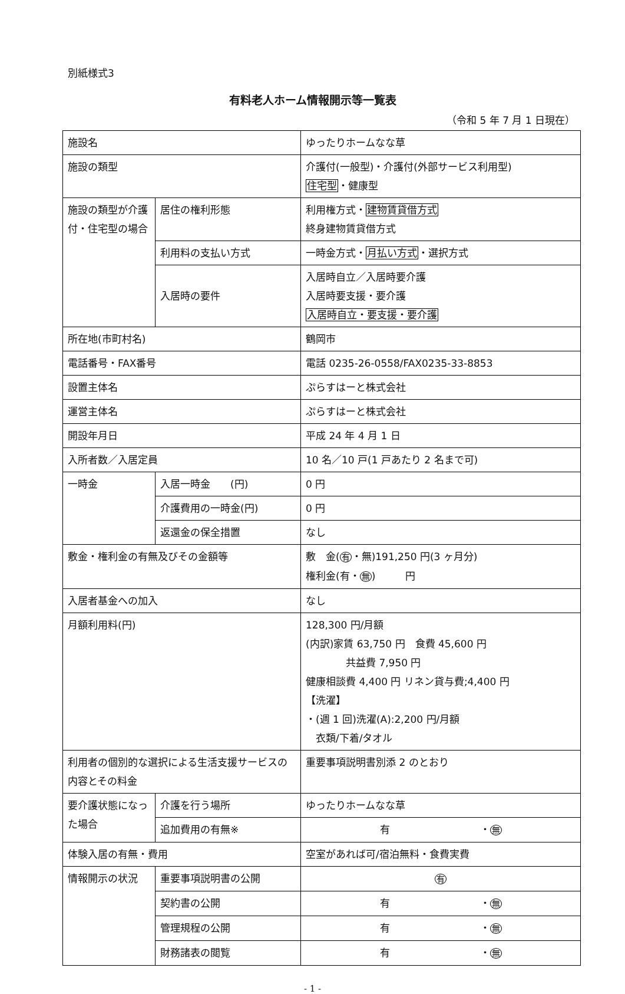別紙様式3
有料老人ホーム情報開示等一覧表
（令和 5 年 7 月 1 日現在）
| 施設名 | | ゆったりホームなな草 |
| 施設の類型 | | 介護付(一般型)・介護付(外部サービス利用型) 住宅型 ・健康型 |
| 施設の類型が介護付・住宅型の場合 | 居住の権利形態 | 利用権方式・ 建物賃貸借方式 終身建物賃貸借方式 |
| | 利用料の支払い方式 | 一時金方式・ 月払い方式 ・選択方式 |
| | 入居時の要件 | 入居時自立／入居時要介護 入居時要支援・要介護 入居時自立・要支援・要介護 |
| 所在地(市町村名) | | 鶴岡市 |
| 電話番号・FAX番号 | | 電話 0235-26-0558/FAX0235-33-8853 |
| 設置主体名 | | ぷらすはーと株式会社 |
| 運営主体名 | | ぷらすはーと株式会社 |
| 開設年月日 | | 平成 24 年 4 月 1 日 |
| 入所者数／入居定員 | | 10 名／10 戸(1 戸あたり 2 名まで可) |
| 一時金 | 入居一時金 (円) | 0 円 |
| | 介護費用の一時金(円) | 0 円 |
| | 返還金の保全措置 | なし |
| 敷金・権利金の有無及びその金額等 | | 敷 金( 有 ・無)191,250 円(3 ヶ月分) 権利金(有・ 無 ) 円 |
| 入居者基金への加入 | | なし |
| 月額利用料(円) | | 128,300 円/月額 (内訳)家賃 63,750 円 食費 45,600 円 共益費 7,950 円 健康相談費 4,400 円 リネン貸与費;4,400 円 【洗濯】 ・(週 1 回)洗濯(A):2,200 円/月額 衣類/下着/タオル |
| 利用者の個別的な選択による生活支援サービスの内容とその料金 | | 重要事項説明書別添 2 のとおり |
| 要介護状態になった場合 | 介護を行う場所 | ゆったりホームなな草 |
| | 追加費用の有無※ | 有 ・ 無 |
| 体験入居の有無・費用 | | 空室があれば可/宿泊無料・食費実費 |
| 情報開示の状況 | 重要事項説明書の公開 | 有 |
| | 契約書の公開 | 有 ・ 無 |
| | 管理規程の公開 | 有 ・ 無 |
| | 財務諸表の閲覧 | 有 ・ 無 |
- 1 -